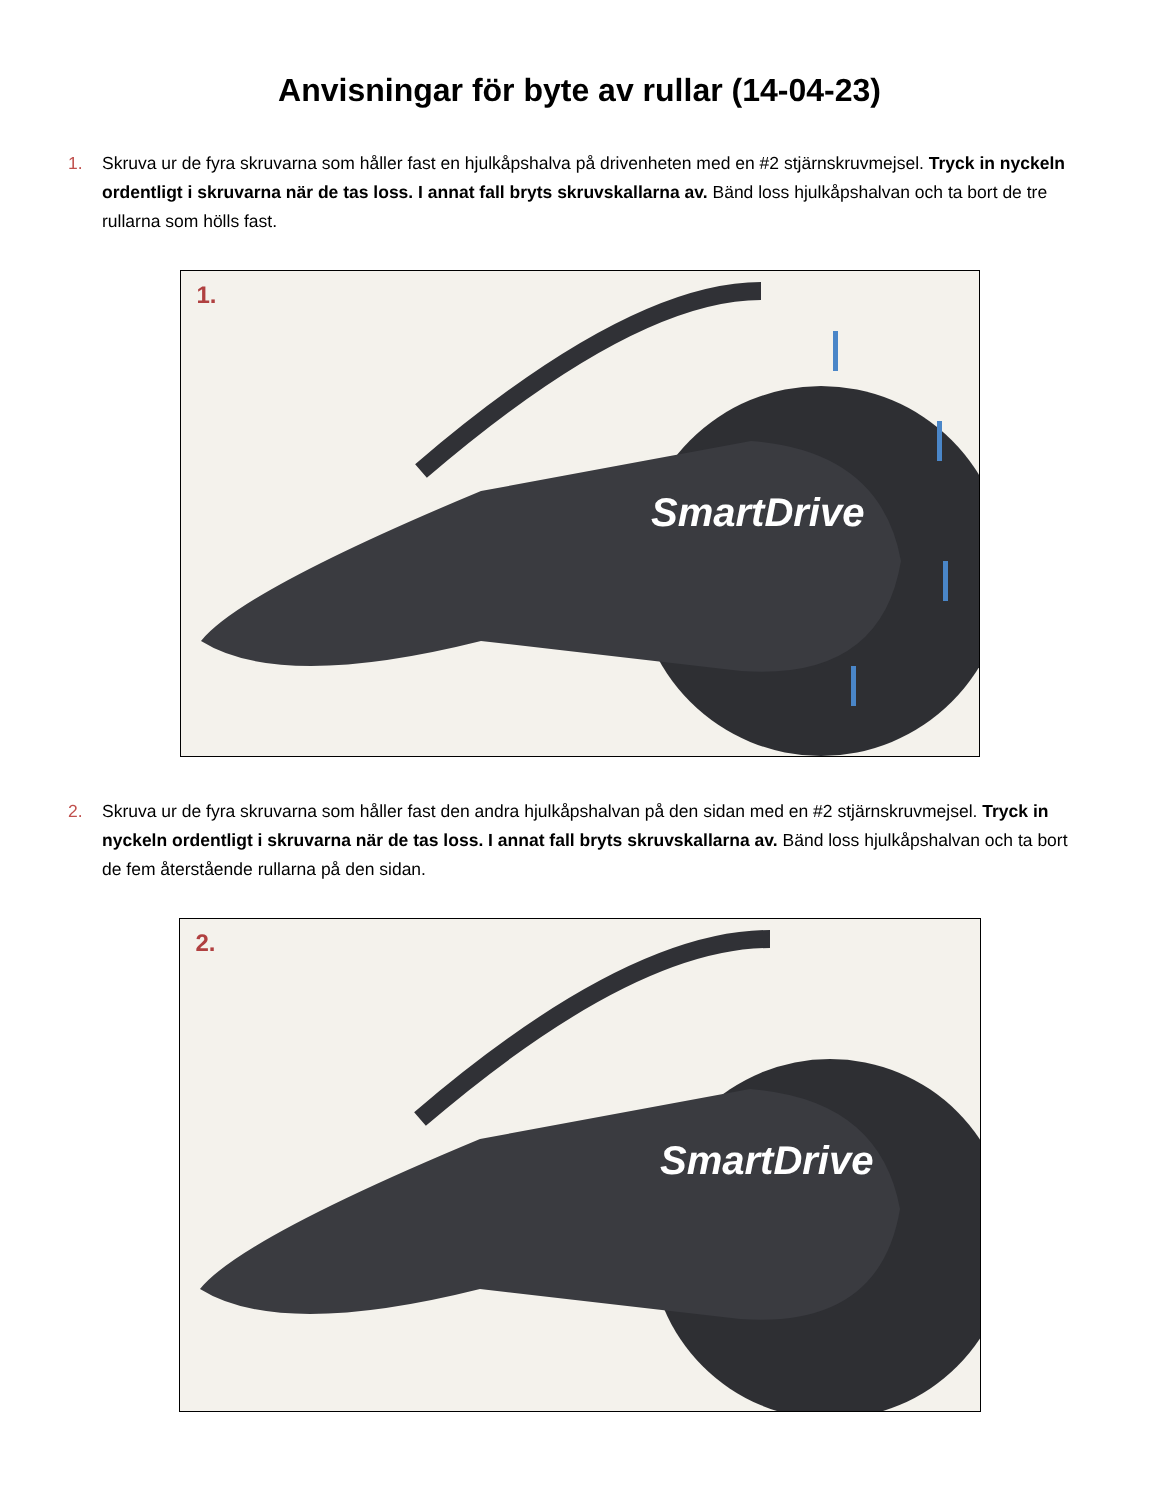Anvisningar för byte av rullar (14-04-23)
1. Skruva ur de fyra skruvarna som håller fast en hjulkåpshalva på drivenheten med en #2 stjärnskruvmejsel. Tryck in nyckeln ordentligt i skruvarna när de tas loss. I annat fall bryts skruvskallarna av. Bänd loss hjulkåpshalvan och ta bort de tre rullarna som hölls fast.
1.
SmartDrive
2. Skruva ur de fyra skruvarna som håller fast den andra hjulkåpshalvan på den sidan med en #2 stjärnskruvmejsel. Tryck in nyckeln ordentligt i skruvarna när de tas loss. I annat fall bryts skruvskallarna av. Bänd loss hjulkåpshalvan och ta bort de fem återstående rullarna på den sidan.
2.
SmartDrive